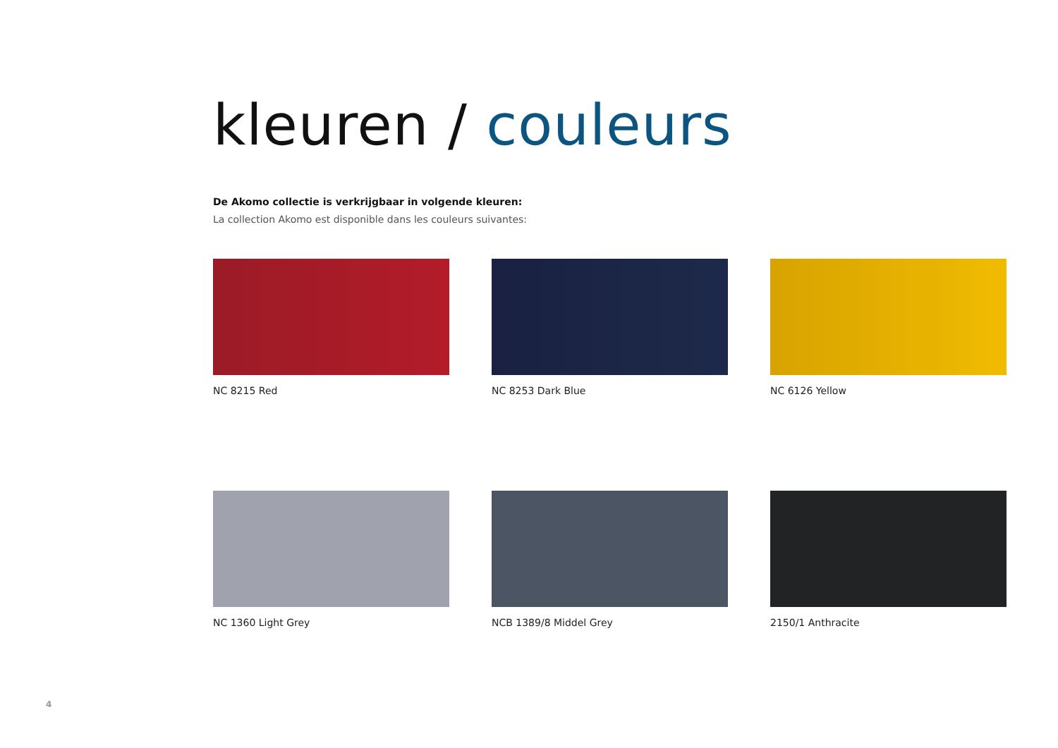kleuren / couleurs
De Akomo collectie is verkrijgbaar in volgende kleuren:
La collection Akomo est disponible dans les couleurs suivantes:
NC 8215 Red
NC 8253 Dark Blue
NC 6126 Yellow
NC 1360 Light Grey
NCB 1389/8 Middel Grey
2150/1 Anthracite
4